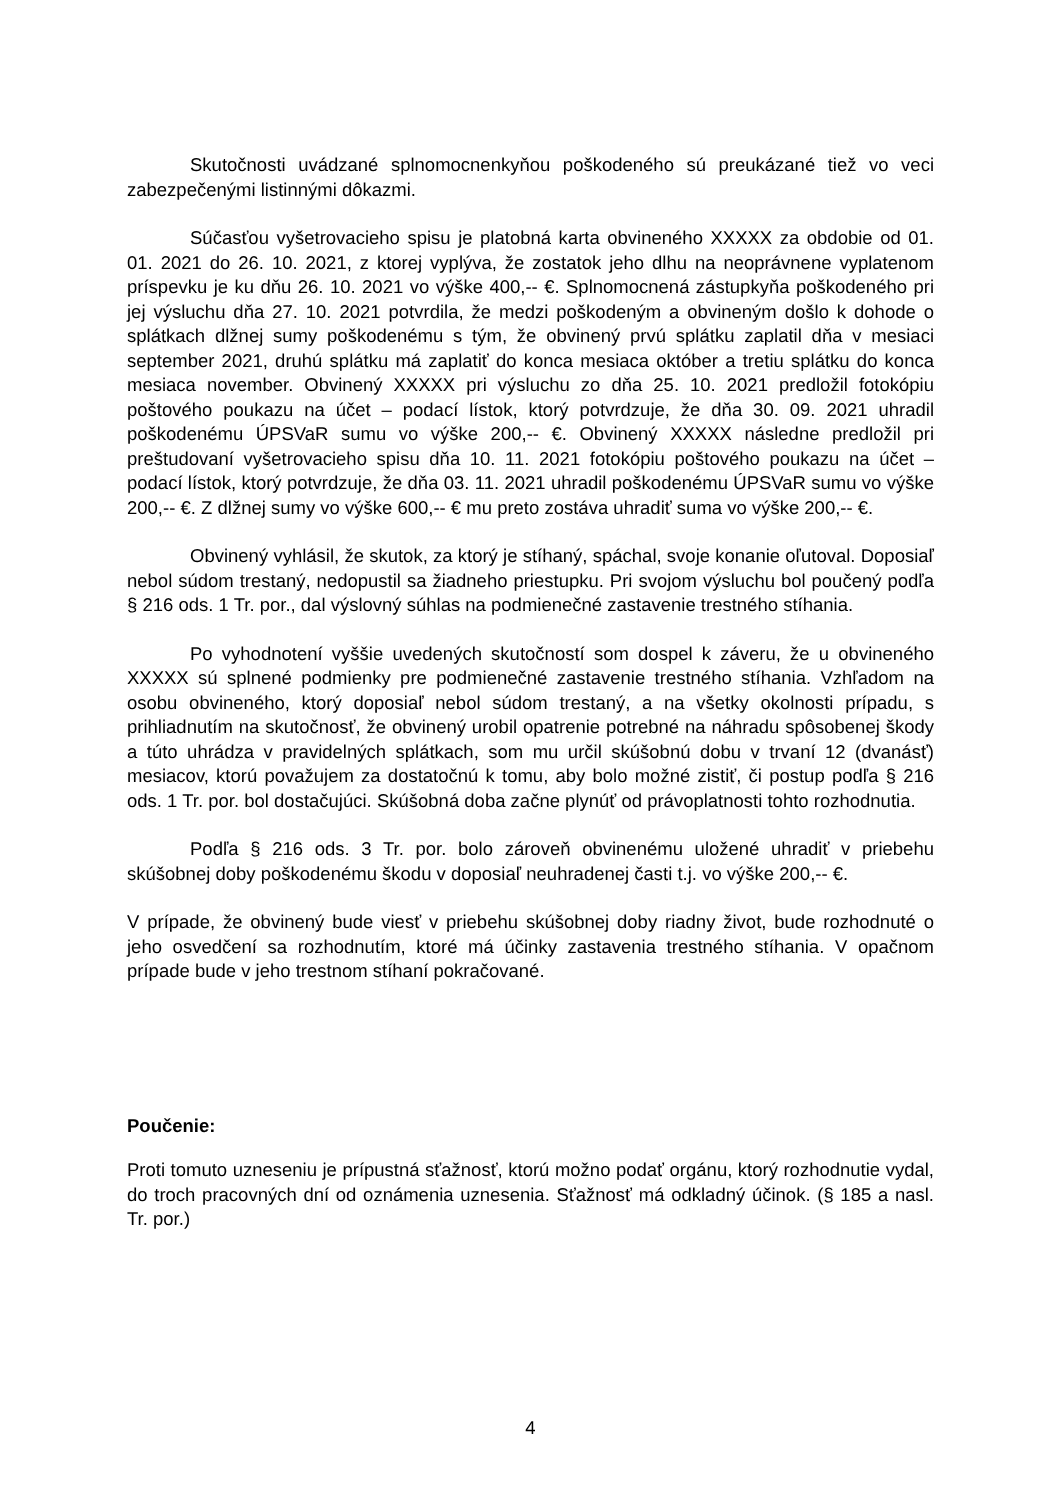Skutočnosti uvádzané splnomocnenkyňou poškodeného sú preukázané tiež vo veci zabezpečenými listinnými dôkazmi.
Súčasťou vyšetrovacieho spisu je platobná karta obvineného XXXXX za obdobie od 01. 01. 2021 do 26. 10. 2021, z ktorej vyplýva, že zostatok jeho dlhu na neoprávnene vyplatenom príspevku je ku dňu 26. 10. 2021 vo výške 400,-- €. Splnomocnená zástupkyňa poškodeného pri jej výsluchu dňa 27. 10. 2021 potvrdila, že medzi poškodeným a obvineným došlo k dohode o splátkach dlžnej sumy poškodenému s tým, že obvinený prvú splátku zaplatil dňa v mesiaci september 2021, druhú splátku má zaplatiť do konca mesiaca október a tretiu splátku do konca mesiaca november. Obvinený XXXXX pri výsluchu zo dňa 25. 10. 2021 predložil fotokópiu poštového poukazu na účet – podací lístok, ktorý potvrdzuje, že dňa 30. 09. 2021 uhradil poškodenému ÚPSVaR sumu vo výške 200,-- €. Obvinený XXXXX následne predložil pri preštudovaní vyšetrovacieho spisu dňa 10. 11. 2021 fotokópiu poštového poukazu na účet – podací lístok, ktorý potvrdzuje, že dňa 03. 11. 2021 uhradil poškodenému ÚPSVaR sumu vo výške 200,-- €. Z dlžnej sumy vo výške 600,-- € mu preto zostáva uhradiť suma vo výške 200,-- €.
Obvinený vyhlásil, že skutok, za ktorý je stíhaný, spáchal, svoje konanie oľutoval. Doposiaľ nebol súdom trestaný, nedopustil sa žiadneho priestupku. Pri svojom výsluchu bol poučený podľa § 216 ods. 1 Tr. por., dal výslovný súhlas na podmienečné zastavenie trestného stíhania.
Po vyhodnotení vyššie uvedených skutočností som dospel k záveru, že u obvineného XXXXX sú splnené podmienky pre podmienečné zastavenie trestného stíhania. Vzhľadom na osobu obvineného, ktorý doposiaľ nebol súdom trestaný, a na všetky okolnosti prípadu, s prihliadnutím na skutočnosť, že obvinený urobil opatrenie potrebné na náhradu spôsobenej škody a túto uhrádza v pravidelných splátkach, som mu určil skúšobnú dobu v trvaní 12 (dvanásť) mesiacov, ktorú považujem za dostatočnú k tomu, aby bolo možné zistiť, či postup podľa § 216 ods. 1 Tr. por. bol dostačujúci. Skúšobná doba začne plynúť od právoplatnosti tohto rozhodnutia.
Podľa § 216 ods. 3 Tr. por. bolo zároveň obvinenému uložené uhradiť v priebehu skúšobnej doby poškodenému škodu v doposiaľ neuhradenej časti t.j. vo výške 200,-- €.
V prípade, že obvinený bude viesť v priebehu skúšobnej doby riadny život, bude rozhodnuté o jeho osvedčení sa rozhodnutím, ktoré má účinky zastavenia trestného stíhania. V opačnom prípade bude v jeho trestnom stíhaní pokračované.
Poučenie:
Proti tomuto uzneseniu je prípustná sťažnosť, ktorú možno podať orgánu, ktorý rozhodnutie vydal, do troch pracovných dní od oznámenia uznesenia. Sťažnosť má odkladný účinok. (§ 185 a nasl. Tr. por.)
4